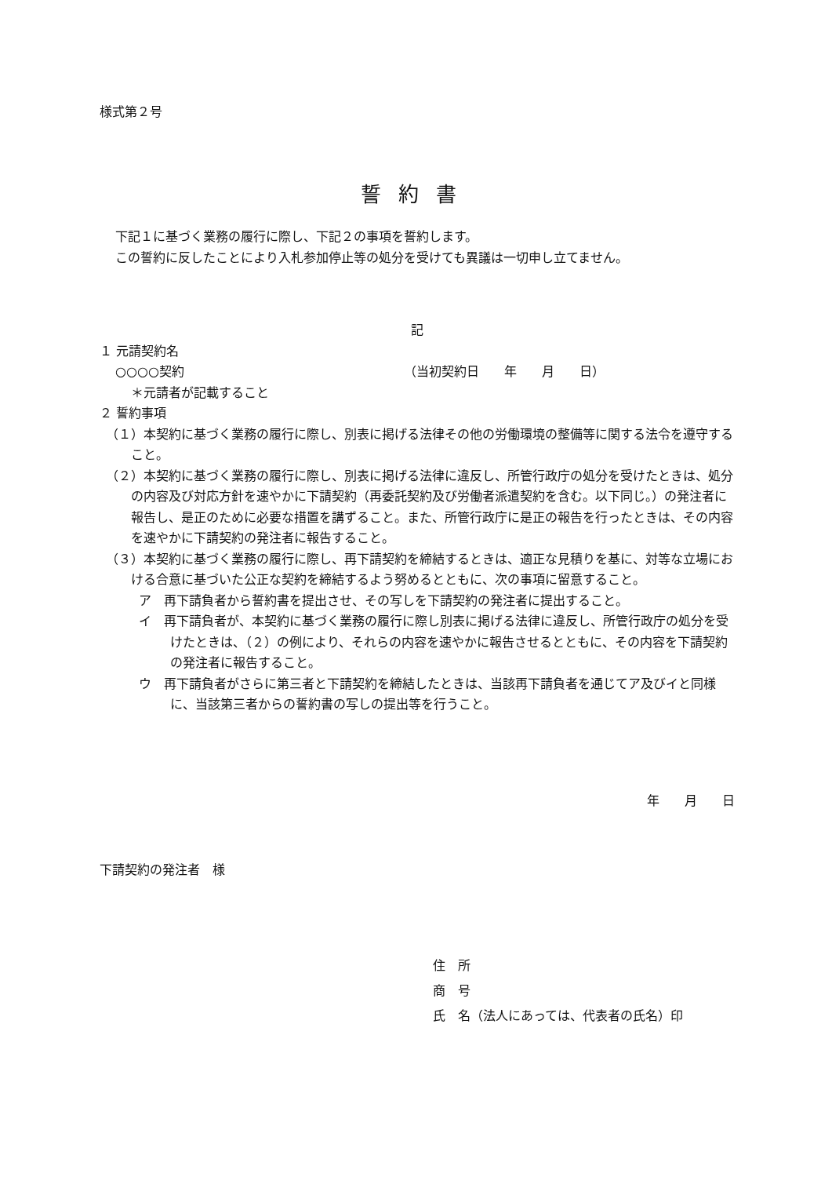様式第２号
誓約書
下記１に基づく業務の履行に際し、下記２の事項を誓約します。
この誓約に反したことにより入札参加停止等の処分を受けても異議は一切申し立てません。
記
１ 元請契約名
○○○○契約 （当初契約日　　年　　月　　日）
＊元請者が記載すること
２ 誓約事項
（１）本契約に基づく業務の履行に際し、別表に掲げる法律その他の労働環境の整備等に関する法令を遵守すること。
（２）本契約に基づく業務の履行に際し、別表に掲げる法律に違反し、所管行政庁の処分を受けたときは、処分の内容及び対応方針を速やかに下請契約（再委託契約及び労働者派遣契約を含む。以下同じ。）の発注者に報告し、是正のために必要な措置を講ずること。また、所管行政庁に是正の報告を行ったときは、その内容を速やかに下請契約の発注者に報告すること。
（３）本契約に基づく業務の履行に際し、再下請契約を締結するときは、適正な見積りを基に、対等な立場における合意に基づいた公正な契約を締結するよう努めるとともに、次の事項に留意すること。
ア　再下請負者から誓約書を提出させ、その写しを下請契約の発注者に提出すること。
イ　再下請負者が、本契約に基づく業務の履行に際し別表に掲げる法律に違反し、所管行政庁の処分を受けたときは、（２）の例により、それらの内容を速やかに報告させるとともに、その内容を下請契約の発注者に報告すること。
ウ　再下請負者がさらに第三者と下請契約を締結したときは、当該再下請負者を通じてア及びイと同様に、当該第三者からの誓約書の写しの提出等を行うこと。
年　　月　　日
下請契約の発注者　様
住　所
商　号
氏　名（法人にあっては、代表者の氏名）印